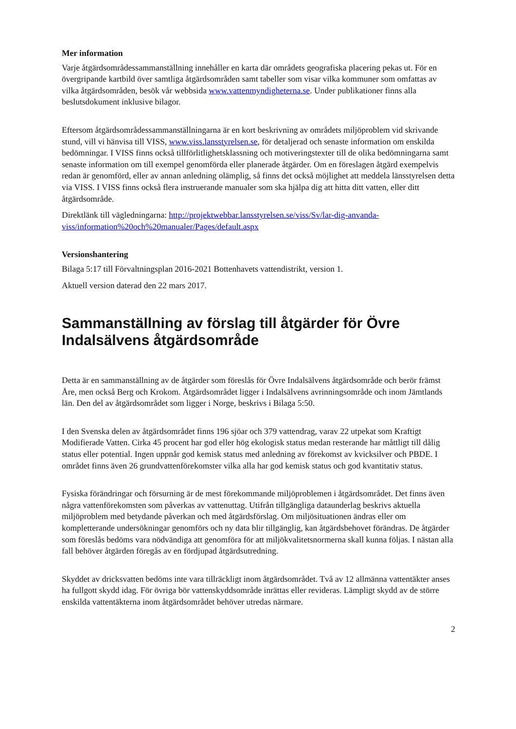Mer information
Varje åtgärdsområdessammanställning innehåller en karta där områdets geografiska placering pekas ut. För en övergripande kartbild över samtliga åtgärdsområden samt tabeller som visar vilka kommuner som omfattas av vilka åtgärdsområden, besök vår webbsida www.vattenmyndigheterna.se. Under publikationer finns alla beslutsdokument inklusive bilagor.
Eftersom åtgärdsområdessammanställningarna är en kort beskrivning av områdets miljöproblem vid skrivande stund, vill vi hänvisa till VISS, www.viss.lansstyrelsen.se, för detaljerad och senaste information om enskilda bedömningar. I VISS finns också tillförlitlighetsklassning och motiveringstexter till de olika bedömningarna samt senaste information om till exempel genomförda eller planerade åtgärder. Om en föreslagen åtgärd exempelvis redan är genomförd, eller av annan anledning olämplig, så finns det också möjlighet att meddela länsstyrelsen detta via VISS. I VISS finns också flera instruerande manualer som ska hjälpa dig att hitta ditt vatten, eller ditt åtgärdsområde.
Direktlänk till vägledningarna: http://projektwebbar.lansstyrelsen.se/viss/Sv/lar-dig-anvanda-viss/information%20och%20manualer/Pages/default.aspx
Versionshantering
Bilaga 5:17 till Förvaltningsplan 2016-2021 Bottenhavets vattendistrikt, version 1.
Aktuell version daterad den 22 mars 2017.
Sammanställning av förslag till åtgärder för Övre Indalsälvens åtgärdsområde
Detta är en sammanställning av de åtgärder som föreslås för Övre Indalsälvens åtgärdsområde och berör främst Åre, men också Berg och Krokom. Åtgärdsområdet ligger i Indalsälvens avrinningsområde och inom Jämtlands län. Den del av åtgärdsområdet som ligger i Norge, beskrivs i Bilaga 5:50.
I den Svenska delen av åtgärdsområdet finns 196 sjöar och 379 vattendrag, varav 22 utpekat som Kraftigt Modifierade Vatten. Cirka 45 procent har god eller hög ekologisk status medan resterande har måttligt till dålig status eller potential. Ingen uppnår god kemisk status med anledning av förekomst av kvicksilver och PBDE. I området finns även 26 grundvattenförekomster vilka alla har god kemisk status och god kvantitativ status.
Fysiska förändringar och försurning är de mest förekommande miljöproblemen i åtgärdsområdet. Det finns även några vattenförekomsten som påverkas av vattenuttag. Utifrån tillgängliga dataunderlag beskrivs aktuella miljöproblem med betydande påverkan och med åtgärdsförslag. Om miljösituationen ändras eller om kompletterande undersökningar genomförs och ny data blir tillgänglig, kan åtgärdsbehovet förändras. De åtgärder som föreslås bedöms vara nödvändiga att genomföra för att miljökvalitetsnormerna skall kunna följas. I nästan alla fall behöver åtgärden föregås av en fördjupad åtgärdsutredning.
Skyddet av dricksvatten bedöms inte vara tillräckligt inom åtgärdsområdet. Två av 12 allmänna vattentäkter anses ha fullgott skydd idag. För övriga bör vattenskyddsområde inrättas eller revideras. Lämpligt skydd av de större enskilda vattentäkterna inom åtgärdsområdet behöver utredas närmare.
2